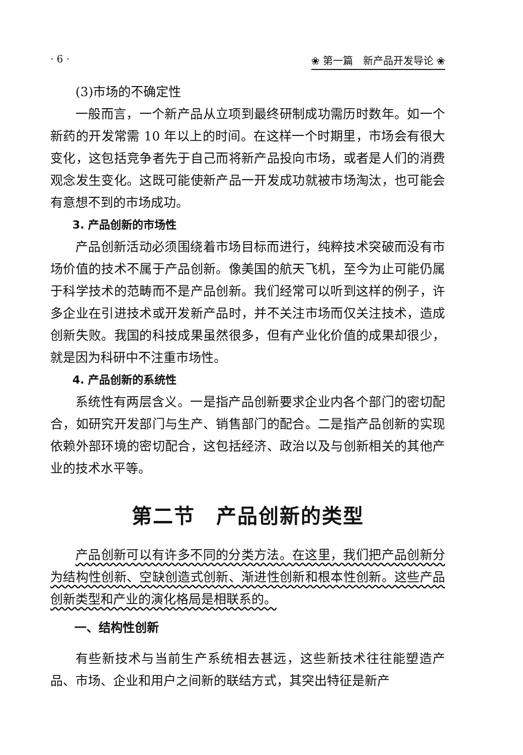· 6 · ❀ 第一篇　新产品开发导论 ❀
(3)市场的不确定性
一般而言，一个新产品从立项到最终研制成功需历时数年。如一个新药的开发常需 10 年以上的时间。在这样一个时期里，市场会有很大变化，这包括竞争者先于自己而将新产品投向市场，或者是人们的消费观念发生变化。这既可能使新产品一开发成功就被市场淘汰，也可能会有意想不到的市场成功。
3. 产品创新的市场性
产品创新活动必须围绕着市场目标而进行，纯粹技术突破而没有市场价值的技术不属于产品创新。像美国的航天飞机，至今为止可能仍属于科学技术的范畴而不是产品创新。我们经常可以听到这样的例子，许多企业在引进技术或开发新产品时，并不关注市场而仅关注技术，造成创新失败。我国的科技成果虽然很多，但有产业化价值的成果却很少，就是因为科研中不注重市场性。
4. 产品创新的系统性
系统性有两层含义。一是指产品创新要求企业内各个部门的密切配合，如研究开发部门与生产、销售部门的配合。二是指产品创新的实现依赖外部环境的密切配合，这包括经济、政治以及与创新相关的其他产业的技术水平等。
第二节　产品创新的类型
产品创新可以有许多不同的分类方法。在这里，我们把产品创新分为结构性创新、空缺创造式创新、渐进性创新和根本性创新。这些产品创新类型和产业的演化格局是相联系的。
一、结构性创新
有些新技术与当前生产系统相去甚远，这些新技术往往能塑造产品、市场、企业和用户之间新的联结方式，其突出特征是新产